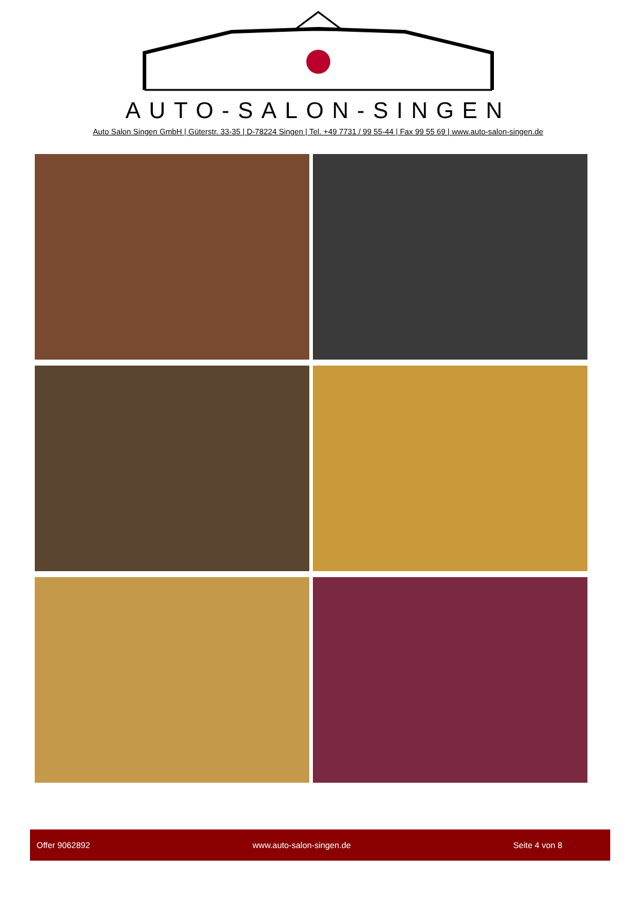AUTO-SALON-SINGEN
Auto Salon Singen GmbH | Güterstr. 33-35 | D-78224 Singen | Tel. +49 7731 / 99 55-44 | Fax 99 55 69 | www.auto-salon-singen.de
Offer 9062892 www.auto-salon-singen.de Seite 4 von 8